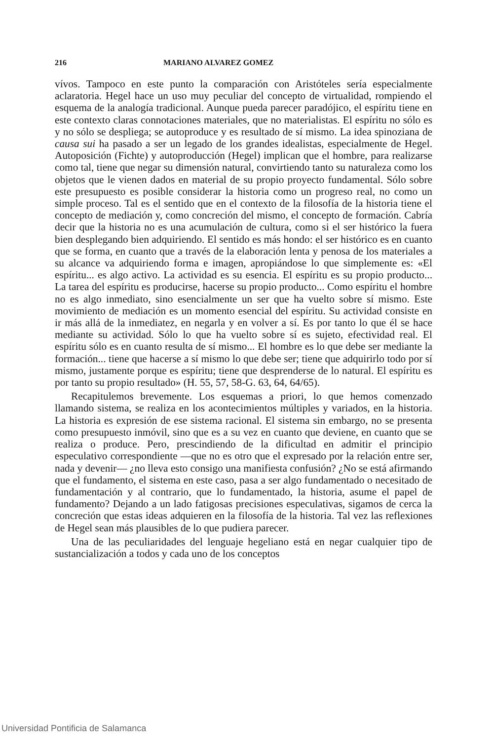216 MARIANO ALVAREZ GOMEZ
vívos. Tampoco en este punto la comparación con Aristóteles sería especialmente aclaratoria. Hegel hace un uso muy peculiar del concepto de virtualidad, rompiendo el esquema de la analogía tradicional. Aunque pueda parecer paradójico, el espíritu tiene en este contexto claras connotaciones materiales, que no materialistas. El espíritu no sólo es y no sólo se despliega; se autoproduce y es resultado de sí mismo. La idea spinoziana de causa sui ha pasado a ser un legado de los grandes idealistas, especialmente de Hegel. Autoposición (Fichte) y autoproducción (Hegel) implican que el hombre, para realizarse como tal, tiene que negar su dimensión natural, convirtiendo tanto su naturaleza como los objetos que le vienen dados en material de su propio proyecto fundamental. Sólo sobre este presupuesto es posible considerar la historia como un progreso real, no como un simple proceso. Tal es el sentido que en el contexto de la filosofía de la historia tiene el concepto de mediación y, como concreción del mismo, el concepto de formación. Cabría decir que la historia no es una acumulación de cultura, como si el ser histórico la fuera bien desplegando bien adquiriendo. El sentido es más hondo: el ser histórico es en cuanto que se forma, en cuanto que a través de la elaboración lenta y penosa de los materiales a su alcance va adquiriendo forma e imagen, apropiándose lo que simplemente es: «El espíritu... es algo activo. La actividad es su esencia. El espíritu es su propio producto... La tarea del espíritu es producirse, hacerse su propio producto... Como espíritu el hombre no es algo inmediato, sino esencialmente un ser que ha vuelto sobre sí mismo. Este movimiento de mediación es un momento esencial del espíritu. Su actividad consiste en ir más allá de la inmediatez, en negarla y en volver a sí. Es por tanto lo que él se hace mediante su actividad. Sólo lo que ha vuelto sobre sí es sujeto, efectividad real. El espíritu sólo es en cuanto resulta de sí mismo... El hombre es lo que debe ser mediante la formación... tiene que hacerse a sí mismo lo que debe ser; tiene que adquirirlo todo por sí mismo, justamente porque es espíritu; tiene que desprenderse de lo natural. El espíritu es por tanto su propio resultado» (H. 55, 57, 58-G. 63, 64, 64/65).
Recapitulemos brevemente. Los esquemas a priori, lo que hemos comenzado llamando sistema, se realiza en los acontecimientos múltiples y variados, en la historia. La historia es expresión de ese sistema racional. El sistema sin embargo, no se presenta como presupuesto inmóvil, sino que es a su vez en cuanto que deviene, en cuanto que se realiza o produce. Pero, prescindiendo de la dificultad en admitir el principio especulativo correspondiente —que no es otro que el expresado por la relación entre ser, nada y devenir— ¿no lleva esto consigo una manifiesta confusión? ¿No se está afirmando que el fundamento, el sistema en este caso, pasa a ser algo fundamentado o necesitado de fundamentación y al contrario, que lo fundamentado, la historia, asume el papel de fundamento? Dejando a un lado fatigosas precisiones especulativas, sigamos de cerca la concreción que estas ideas adquieren en la filosofía de la historia. Tal vez las reflexiones de Hegel sean más plausibles de lo que pudiera parecer.
Una de las peculiaridades del lenguaje hegeliano está en negar cualquier tipo de sustancialización a todos y cada uno de los conceptos
Universidad Pontificia de Salamanca